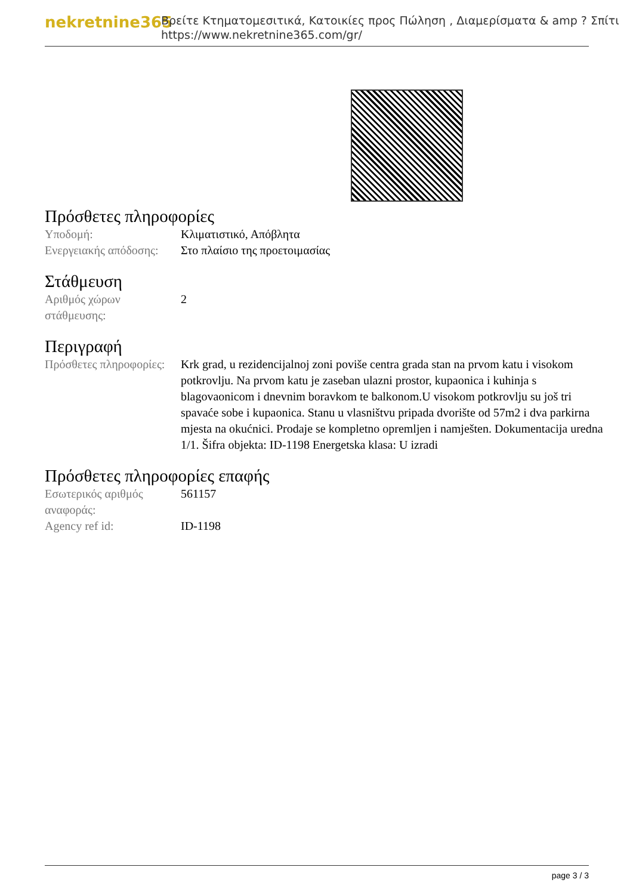nekretnine365
Βρείτε Κτηματομεσιτικά, Κατοικίες προς Πώληση , Διαμερίσματα & amp ? Σπίτι
https://www.nekretnine365.com/gr/
Πρόσθετες πληροφορίες
| Υποδομή: | Κλιματιστικό, Απόβλητα |
| Ενεργειακής απόδοσης: | Στο πλαίσιο της προετοιμασίας |
Στάθμευση
| Αριθμός χώρων στάθμευσης: | 2 |
Περιγραφή
| Πρόσθετες πληροφορίες: | Krk grad, u rezidencijalnoj zoni poviše centra grada stan na prvom katu i visokom potkrovlju. Na prvom katu je zaseban ulazni prostor, kupaonica i kuhinja s blagovaonicom i dnevnim boravkom te balkonom.U visokom potkrovlju su još tri spavaće sobe i kupaonica. Stanu u vlasništvu pripada dvorište od 57m2 i dva parkirna mjesta na okućnici. Prodaje se kompletno opremljen i namješten. Dokumentacija uredna 1/1. Šifra objekta: ID-1198 Energetska klasa: U izradi |
Πρόσθετες πληροφορίες επαφής
| Εσωτερικός αριθμός αναφοράς: | 561157 |
| Agency ref id: | ID-1198 |
page 3 / 3